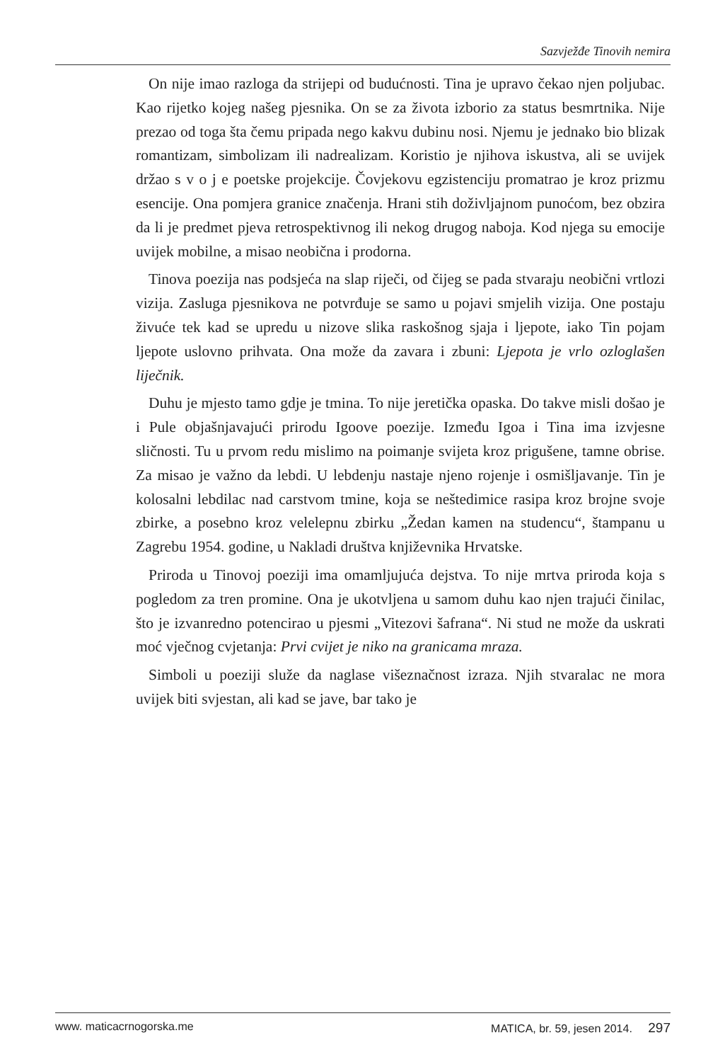Sazvježđe Tinovih nemira
On nije imao razloga da strijepi od budućnosti. Tina je upravo čekao njen poljubac. Kao rijetko kojeg našeg pjesnika. On se za života izborio za status besmrtnika. Nije prezao od toga šta čemu pripada nego kakvu dubinu nosi. Njemu je jednako bio blizak romantizam, simbolizam ili nadrealizam. Koristio je njihova iskustva, ali se uvijek držao s v o j e poetske projekcije. Čovjekovu egzistenciju promatrao je kroz prizmu esencije. Ona pomjera granice značenja. Hrani stih doživljajnom punoćom, bez obzira da li je predmet pjeva retrospektivnog ili nekog drugog naboja. Kod njega su emocije uvijek mobilne, a misao neobična i prodorna.
Tinova poezija nas podsjeća na slap riječi, od čijeg se pada stvaraju neobični vrtlozi vizija. Zasluga pjesnikova ne potvrđuje se samo u pojavi smjelih vizija. One postaju živuće tek kad se upredu u nizove slika raskošnog sjaja i ljepote, iako Tin pojam ljepote uslovno prihvata. Ona može da zavara i zbuni: Ljepota je vrlo ozloglašen liječnik.
Duhu je mjesto tamo gdje je tmina. To nije jeretička opaska. Do takve misli došao je i Pule objašnjavajući prirodu Igoove poezije. Između Igoa i Tina ima izvjesne sličnosti. Tu u prvom redu mislimo na poimanje svijeta kroz prigušene, tamne obrise. Za misao je važno da lebdi. U lebdenju nastaje njeno rojenje i osmišljavanje. Tin je kolosalni lebdilac nad carstvom tmine, koja se neštedimice rasipa kroz brojne svoje zbirke, a posebno kroz velelepnu zbirku „Žedan kamen na studencu“, štampanu u Zagrebu 1954. godine, u Nakladi društva književnika Hrvatske.
Priroda u Tinovoj poeziji ima omamljujuća dejstva. To nije mrtva priroda koja s pogledom za tren promine. Ona je ukotvljena u samom duhu kao njen trajući činilac, što je izvanredno potencirao u pjesmi „Vitezovi šafrana“. Ni stud ne može da uskrati moć vječnog cvjetanja: Prvi cvijet je niko na granicama mraza.
Simboli u poeziji služe da naglase višeznačnost izraza. Njih stvaralac ne mora uvijek biti svjestan, ali kad se jave, bar tako je
www. maticacrnogorska.me MATICA, br. 59, jesen 2014. 297